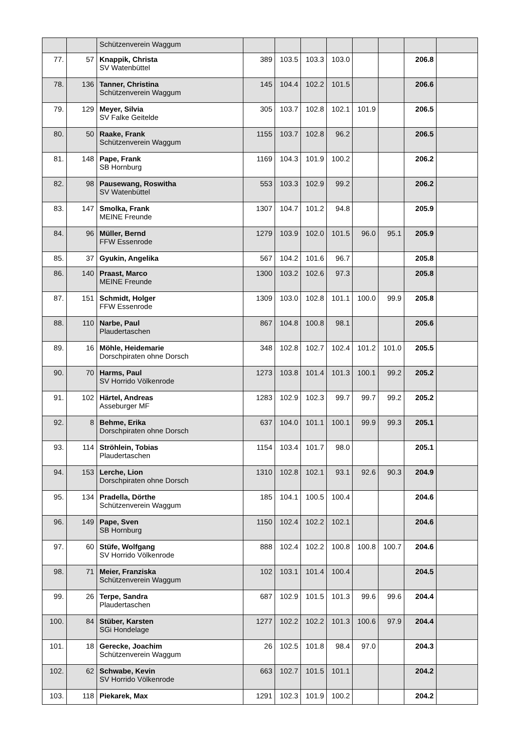| | | Schützenverein Waggum | | | | | | | | |
| 77. | 57 | Knappik, Christa SV Watenbüttel | 389 | 103.5 | 103.3 | 103.0 | | | 206.8 | |
| 78. | 136 | Tanner, Christina Schützenverein Waggum | 145 | 104.4 | 102.2 | 101.5 | | | 206.6 | |
| 79. | 129 | Meyer, Silvia SV Falke Geitelde | 305 | 103.7 | 102.8 | 102.1 | 101.9 | | 206.5 | |
| 80. | 50 | Raake, Frank Schützenverein Waggum | 1155 | 103.7 | 102.8 | 96.2 | | | 206.5 | |
| 81. | 148 | Pape, Frank SB Hornburg | 1169 | 104.3 | 101.9 | 100.2 | | | 206.2 | |
| 82. | 98 | Pausewang, Roswitha SV Watenbüttel | 553 | 103.3 | 102.9 | 99.2 | | | 206.2 | |
| 83. | 147 | Smolka, Frank MEINE Freunde | 1307 | 104.7 | 101.2 | 94.8 | | | 205.9 | |
| 84. | 96 | Müller, Bernd FFW Essenrode | 1279 | 103.9 | 102.0 | 101.5 | 96.0 | 95.1 | 205.9 | |
| 85. | 37 | Gyukin, Angelika | 567 | 104.2 | 101.6 | 96.7 | | | 205.8 | |
| 86. | 140 | Praast, Marco MEINE Freunde | 1300 | 103.2 | 102.6 | 97.3 | | | 205.8 | |
| 87. | 151 | Schmidt, Holger FFW Essenrode | 1309 | 103.0 | 102.8 | 101.1 | 100.0 | 99.9 | 205.8 | |
| 88. | 110 | Narbe, Paul Plaudertaschen | 867 | 104.8 | 100.8 | 98.1 | | | 205.6 | |
| 89. | 16 | Möhle, Heidemarie Dorschpiraten ohne Dorsch | 348 | 102.8 | 102.7 | 102.4 | 101.2 | 101.0 | 205.5 | |
| 90. | 70 | Harms, Paul SV Horrido Völkenrode | 1273 | 103.8 | 101.4 | 101.3 | 100.1 | 99.2 | 205.2 | |
| 91. | 102 | Härtel, Andreas Asseburger MF | 1283 | 102.9 | 102.3 | 99.7 | 99.7 | 99.2 | 205.2 | |
| 92. | 8 | Behme, Erika Dorschpiraten ohne Dorsch | 637 | 104.0 | 101.1 | 100.1 | 99.9 | 99.3 | 205.1 | |
| 93. | 114 | Ströhlein, Tobias Plaudertaschen | 1154 | 103.4 | 101.7 | 98.0 | | | 205.1 | |
| 94. | 153 | Lerche, Lion Dorschpiraten ohne Dorsch | 1310 | 102.8 | 102.1 | 93.1 | 92.6 | 90.3 | 204.9 | |
| 95. | 134 | Pradella, Dörthe Schützenverein Waggum | 185 | 104.1 | 100.5 | 100.4 | | | 204.6 | |
| 96. | 149 | Pape, Sven SB Hornburg | 1150 | 102.4 | 102.2 | 102.1 | | | 204.6 | |
| 97. | 60 | Stüfe, Wolfgang SV Horrido Völkenrode | 888 | 102.4 | 102.2 | 100.8 | 100.8 | 100.7 | 204.6 | |
| 98. | 71 | Meier, Franziska Schützenverein Waggum | 102 | 103.1 | 101.4 | 100.4 | | | 204.5 | |
| 99. | 26 | Terpe, Sandra Plaudertaschen | 687 | 102.9 | 101.5 | 101.3 | 99.6 | 99.6 | 204.4 | |
| 100. | 84 | Stüber, Karsten SGi Hondelage | 1277 | 102.2 | 102.2 | 101.3 | 100.6 | 97.9 | 204.4 | |
| 101. | 18 | Gerecke, Joachim Schützenverein Waggum | 26 | 102.5 | 101.8 | 98.4 | 97.0 | | 204.3 | |
| 102. | 62 | Schwabe, Kevin SV Horrido Völkenrode | 663 | 102.7 | 101.5 | 101.1 | | | 204.2 | |
| 103. | 118 | Piekarek, Max | 1291 | 102.3 | 101.9 | 100.2 | | | 204.2 | |